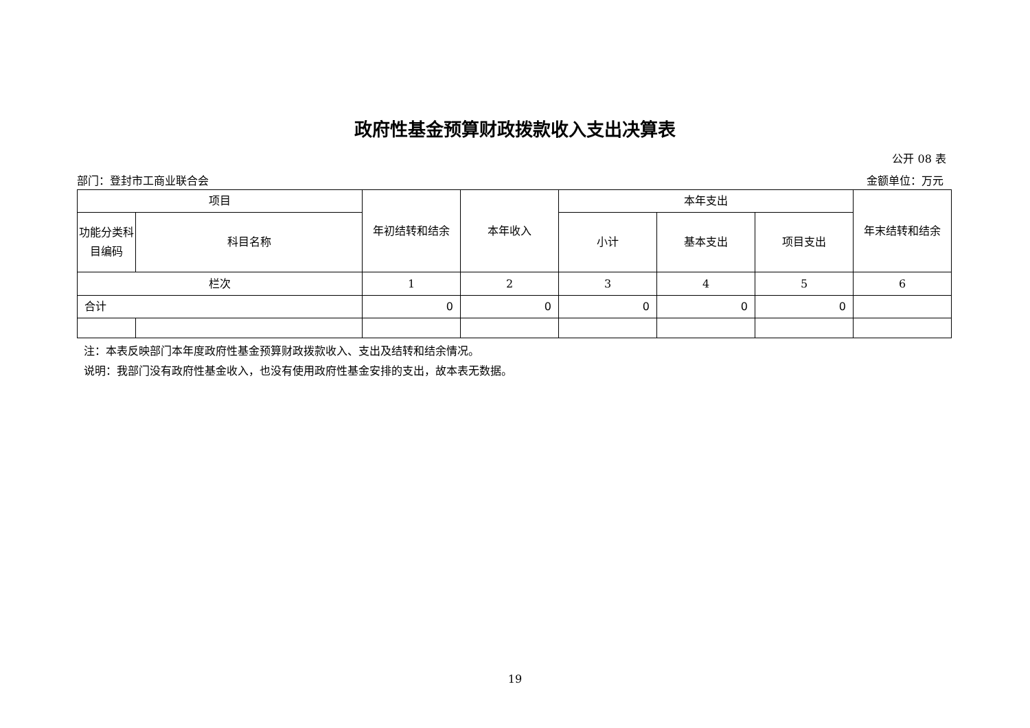政府性基金预算财政拨款收入支出决算表
公开 08 表
部门：登封市工商业联合会 金额单位：万元
| 项目 | | 年初结转和结余 | 本年收入 | 本年支出 | | | 年末结转和结余 |
| --- | --- | --- | --- | --- | --- | --- | --- |
| 功能分类科目编码 | 科目名称 | | | 小计 | 基本支出 | 项目支出 | |
| 栏次 | | 1 | 2 | 3 | 4 | 5 | 6 |
| 合计 | | 0 | 0 | 0 | 0 | 0 | |
注：本表反映部门本年度政府性基金预算财政拨款收入、支出及结转和结余情况。
说明：我部门没有政府性基金收入，也没有使用政府性基金安排的支出，故本表无数据。
19